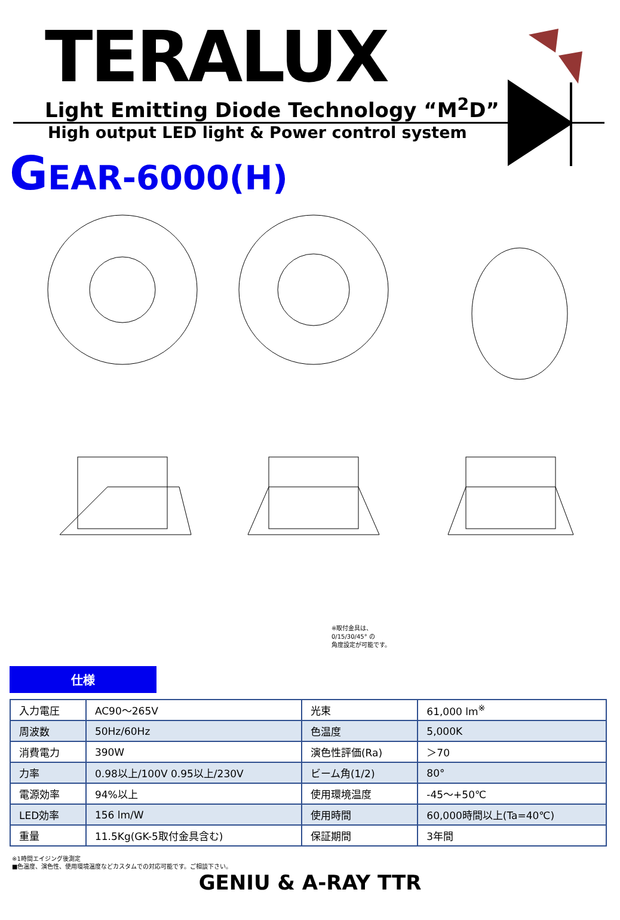TERALUX
Light Emitting Diode Technology “M<sup>2</sup>D”
High output LED light & Power control system
GEAR-6000(H)
※取付金具は、
0/15/30/45° の
角度設定が可能です。
仕様
| 入力電圧 | AC90～265V | 光束 | 61,000 lm<sup>※</sup> |
| 周波数 | 50Hz/60Hz | 色温度 | 5,000K |
| 消費電力 | 390W | 演色性評価(Ra) | ＞70 |
| 力率 | 0.98以上/100V 0.95以上/230V | ビーム角(1/2) | 80° |
| 電源効率 | 94%以上 | 使用環境温度 | -45～+50℃ |
| LED効率 | 156 lm/W | 使用時間 | 60,000時間以上(Ta=40℃) |
| 重量 | 11.5Kg(GK-5取付金具含む) | 保証期間 | 3年間 |
※1時間エイジング後測定
■色温度、演色性、使用環境温度などカスタムでの対応可能です。ご相談下さい。
GENIU & A-RAY TTR